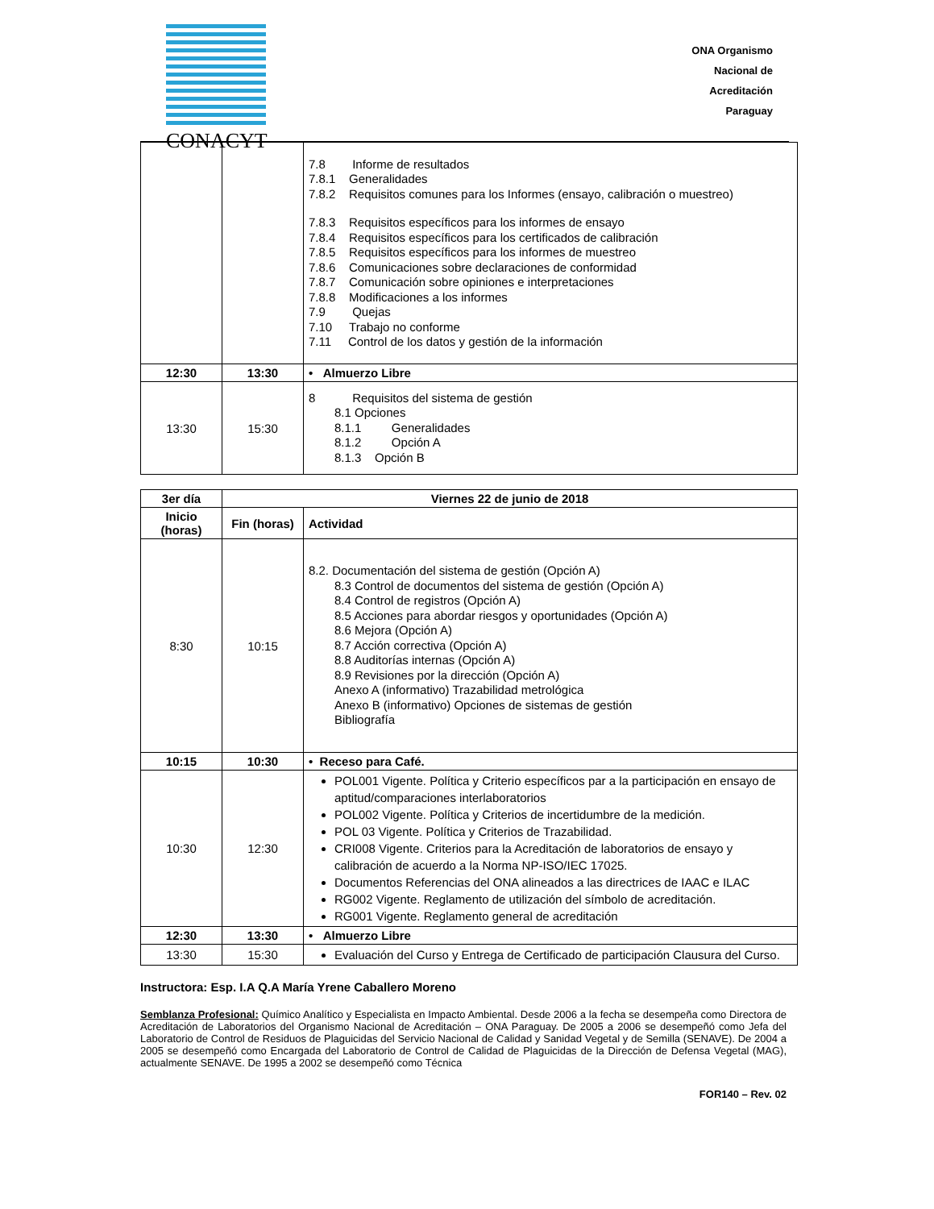CONACYT
ONA Organismo
Nacional de
Acreditación
Paraguay
| | | 7.8 Informe de resultados 7.8.1 Generalidades 7.8.2 Requisitos comunes para los Informes (ensayo, calibración o muestreo) 7.8.3 Requisitos específicos para los informes de ensayo 7.8.4 Requisitos específicos para los certificados de calibración 7.8.5 Requisitos específicos para los informes de muestreo 7.8.6 Comunicaciones sobre declaraciones de conformidad 7.8.7 Comunicación sobre opiniones e interpretaciones 7.8.8 Modificaciones a los informes 7.9 Quejas 7.10 Trabajo no conforme 7.11 Control de los datos y gestión de la información |
| 12:30 | 13:30 | • Almuerzo Libre |
| 13:30 | 15:30 | 8 Requisitos del sistema de gestión 8.1 Opciones 8.1.1 Generalidades 8.1.2 Opción A 8.1.3 Opción B |
| 3er día | Viernes 22 de junio de 2018 | |
| --- | --- | --- |
| Inicio (horas) | Fin (horas) | Actividad |
| 8:30 | 10:15 | 8.2. Documentación del sistema de gestión (Opción A) 8.3 Control de documentos del sistema de gestión (Opción A) 8.4 Control de registros (Opción A) 8.5 Acciones para abordar riesgos y oportunidades (Opción A) 8.6 Mejora (Opción A) 8.7 Acción correctiva (Opción A) 8.8 Auditorías internas (Opción A) 8.9 Revisiones por la dirección (Opción A) Anexo A (informativo) Trazabilidad metrológica Anexo B (informativo) Opciones de sistemas de gestión Bibliografía |
| 10:15 | 10:30 | • Receso para Café. |
| 10:30 | 12:30 | POL001 Vigente. Política y Criterio específicos par a la participación en ensayo de aptitud/comparaciones interlaboratorios POL002 Vigente. Política y Criterios de incertidumbre de la medición. POL 03 Vigente. Política y Criterios de Trazabilidad. CRI008 Vigente. Criterios para la Acreditación de laboratorios de ensayo y calibración de acuerdo a la Norma NP-ISO/IEC 17025. Documentos Referencias del ONA alineados a las directrices de IAAC e ILAC RG002 Vigente. Reglamento de utilización del símbolo de acreditación. RG001 Vigente. Reglamento general de acreditación |
| 12:30 | 13:30 | • Almuerzo Libre |
| 13:30 | 15:30 | Evaluación del Curso y Entrega de Certificado de participación Clausura del Curso. |
Instructora: Esp. I.A Q.A María Yrene Caballero Moreno
Semblanza Profesional: Químico Analítico y Especialista en Impacto Ambiental. Desde 2006 a la fecha se desempeña como Directora de Acreditación de Laboratorios del Organismo Nacional de Acreditación – ONA Paraguay. De 2005 a 2006 se desempeñó como Jefa del Laboratorio de Control de Residuos de Plaguicidas del Servicio Nacional de Calidad y Sanidad Vegetal y de Semilla (SENAVE). De 2004 a 2005 se desempeñó como Encargada del Laboratorio de Control de Calidad de Plaguicidas de la Dirección de Defensa Vegetal (MAG), actualmente SENAVE. De 1995 a 2002 se desempeñó como Técnica
FOR140 – Rev. 02